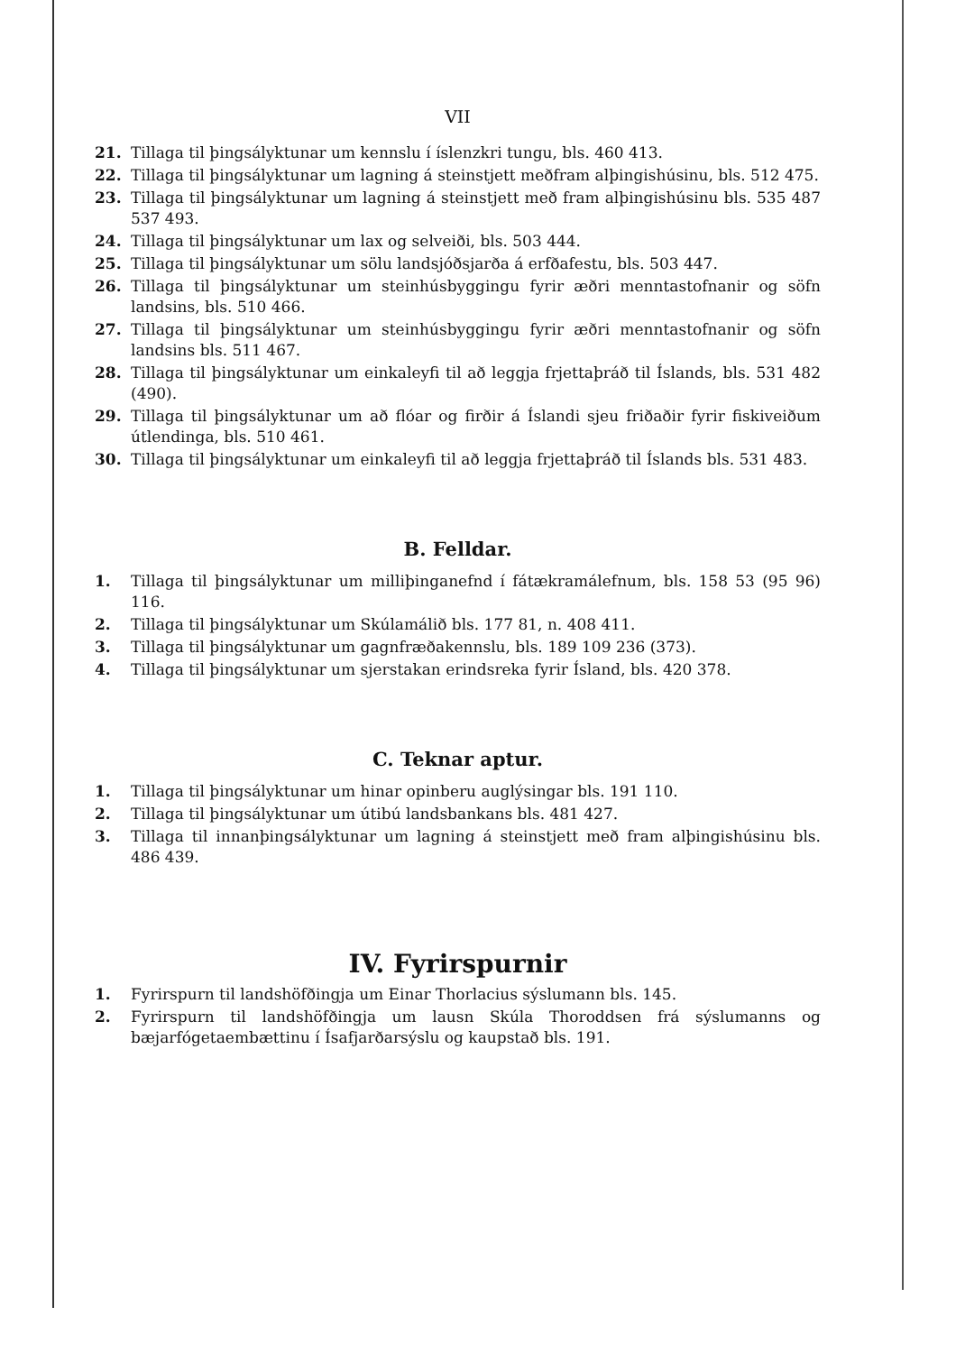VII
21. Tillaga til þingsályktunar um kennslu í íslenzkri tungu, bls. 460 413.
22. Tillaga til þingsályktunar um lagning á steinstjett meðfram alþingishúsinu, bls. 512 475.
23. Tillaga til þingsályktunar um lagning á steinstjett með fram alþingishúsinu bls. 535 487 537 493.
24. Tillaga til þingsályktunar um lax og selveiði, bls. 503 444.
25. Tillaga til þingsályktunar um sölu landsjóðsjarða á erfðafestu, bls. 503 447.
26. Tillaga til þingsályktunar um steinhúsbyggingu fyrir æðri menntastofnanir og söfn landsins, bls. 510 466.
27. Tillaga til þingsályktunar um steinhúsbyggingu fyrir æðri menntastofnanir og söfn landsins bls. 511 467.
28. Tillaga til þingsályktunar um einkaleyfi til að leggja frjettaþráð til Íslands, bls. 531 482 (490).
29. Tillaga til þingsályktunar um að flóar og firðir á Íslandi sjeu friðaðir fyrir fiskiveiðum útlendinga, bls. 510 461.
30. Tillaga til þingsályktunar um einkaleyfi til að leggja frjettaþráð til Íslands bls. 531 483.
B. Felldar.
1. Tillaga til þingsályktunar um milliþinganefnd í fátækramálefnum, bls. 158 53 (95 96) 116.
2. Tillaga til þingsályktunar um Skúlamálið bls. 177 81, n. 408 411.
3. Tillaga til þingsályktunar um gagnfræðakennslu, bls. 189 109 236 (373).
4. Tillaga til þingsályktunar um sjerstakan erindsreka fyrir Ísland, bls. 420 378.
C. Teknar aptur.
1. Tillaga til þingsályktunar um hinar opinberu auglýsingar bls. 191 110.
2. Tillaga til þingsályktunar um útibú landsbankans bls. 481 427.
3. Tillaga til innanþingsályktunar um lagning á steinstjett með fram alþingishúsinu bls. 486 439.
IV. Fyrirspurnir
1. Fyrirspurn til landshöfðingja um Einar Thorlacius sýslumann bls. 145.
2. Fyrirspurn til landshöfðingja um lausn Skúla Thoroddsen frá sýslumanns og bæjarfógetaembættinu í Ísafjarðarsýslu og kaupstað bls. 191.